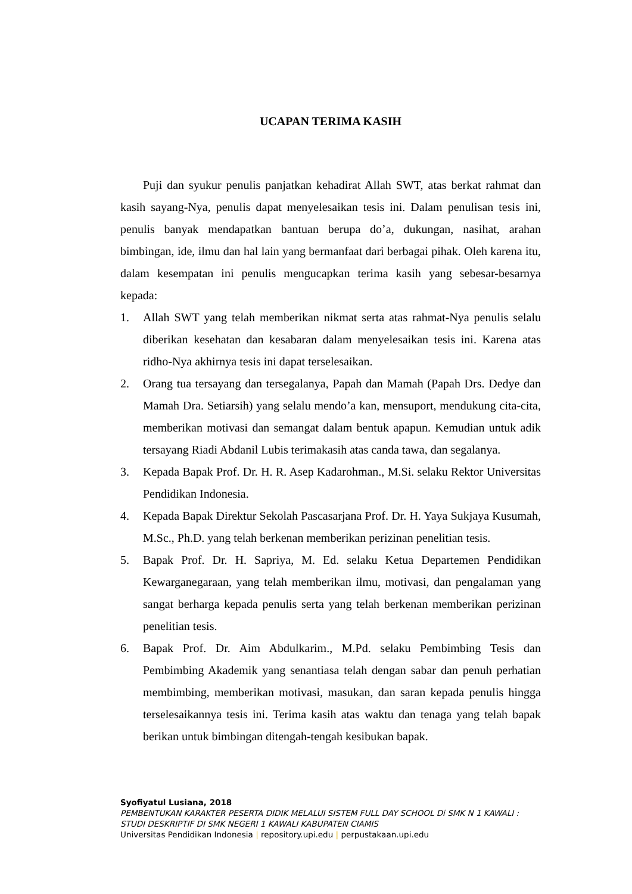UCAPAN TERIMA KASIH
Puji dan syukur penulis panjatkan kehadirat Allah SWT, atas berkat rahmat dan kasih sayang-Nya, penulis dapat menyelesaikan tesis ini. Dalam penulisan tesis ini, penulis banyak mendapatkan bantuan berupa do’a, dukungan, nasihat, arahan bimbingan, ide, ilmu dan hal lain yang bermanfaat dari berbagai pihak. Oleh karena itu, dalam kesempatan ini penulis mengucapkan terima kasih yang sebesar-besarnya kepada:
1. Allah SWT yang telah memberikan nikmat serta atas rahmat-Nya penulis selalu diberikan kesehatan dan kesabaran dalam menyelesaikan tesis ini. Karena atas ridho-Nya akhirnya tesis ini dapat terselesaikan.
2. Orang tua tersayang dan tersegalanya, Papah dan Mamah (Papah Drs. Dedye dan Mamah Dra. Setiarsih) yang selalu mendo’a kan, mensuport, mendukung cita-cita, memberikan motivasi dan semangat dalam bentuk apapun. Kemudian untuk adik tersayang Riadi Abdanil Lubis terimakasih atas canda tawa, dan segalanya.
3. Kepada Bapak Prof. Dr. H. R. Asep Kadarohman., M.Si. selaku Rektor Universitas Pendidikan Indonesia.
4. Kepada Bapak Direktur Sekolah Pascasarjana Prof. Dr. H. Yaya Sukjaya Kusumah, M.Sc., Ph.D. yang telah berkenan memberikan perizinan penelitian tesis.
5. Bapak Prof. Dr. H. Sapriya, M. Ed. selaku Ketua Departemen Pendidikan Kewarganegaraan, yang telah memberikan ilmu, motivasi, dan pengalaman yang sangat berharga kepada penulis serta yang telah berkenan memberikan perizinan penelitian tesis.
6. Bapak Prof. Dr. Aim Abdulkarim., M.Pd. selaku Pembimbing Tesis dan Pembimbing Akademik yang senantiasa telah dengan sabar dan penuh perhatian membimbing, memberikan motivasi, masukan, dan saran kepada penulis hingga terselesaikannya tesis ini. Terima kasih atas waktu dan tenaga yang telah bapak berikan untuk bimbingan ditengah-tengah kesibukan bapak.
Syofiyatul Lusiana, 2018
PEMBENTUKAN KARAKTER PESERTA DIDIK MELALUI SISTEM FULL DAY SCHOOL Di SMK N 1 KAWALI : STUDI DESKRIPTIF DI SMK NEGERI 1 KAWALI KABUPATEN CIAMIS
Universitas Pendidikan Indonesia | repository.upi.edu | perpustakaan.upi.edu